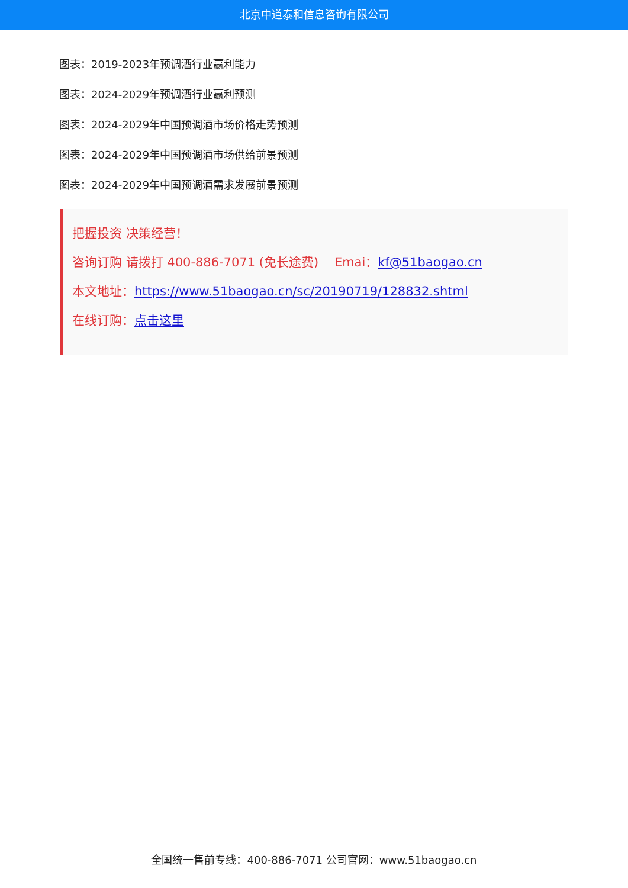北京中道泰和信息咨询有限公司
图表：2019-2023年预调酒行业赢利能力
图表：2024-2029年预调酒行业赢利预测
图表：2024-2029年中国预调酒市场价格走势预测
图表：2024-2029年中国预调酒市场供给前景预测
图表：2024-2029年中国预调酒需求发展前景预测
把握投资 决策经营！
咨询订购 请拨打 400-886-7071 (免长途费) Emai：kf@51baogao.cn
本文地址：https://www.51baogao.cn/sc/20190719/128832.shtml
在线订购：点击这里
全国统一售前专线：400-886-7071 公司官网：www.51baogao.cn